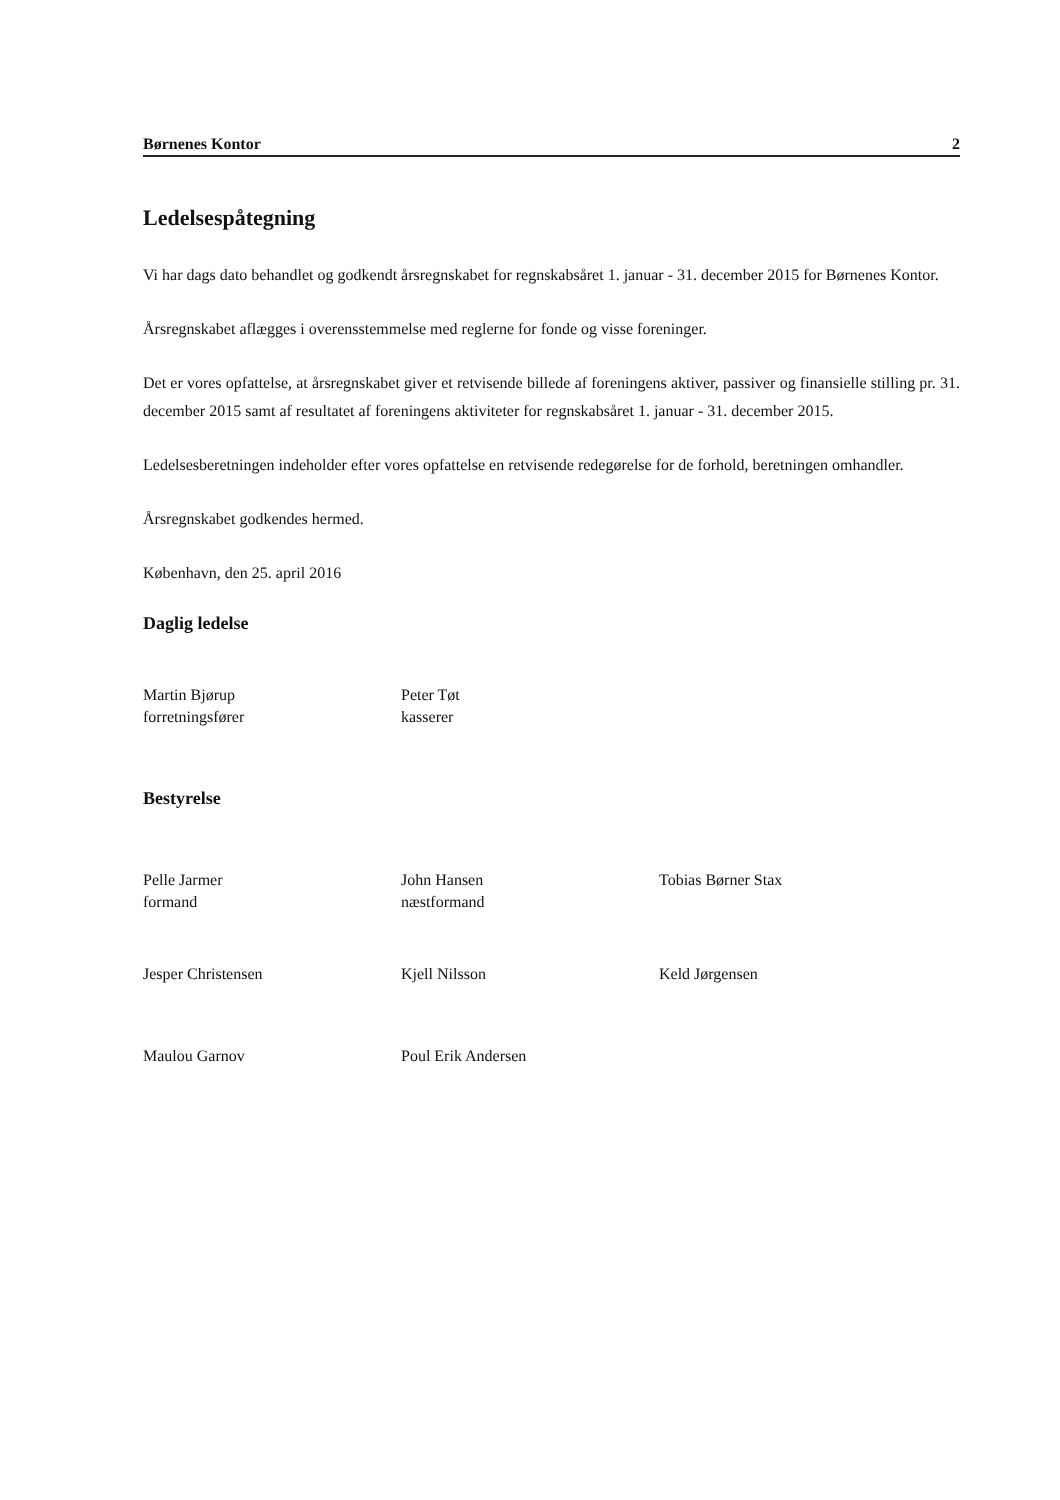Børnenes Kontor 2
Ledelsespåtegning
Vi har dags dato behandlet og godkendt årsregnskabet for regnskabsåret 1. januar - 31. december 2015 for Børnenes Kontor.
Årsregnskabet aflægges i overensstemmelse med reglerne for fonde og visse foreninger.
Det er vores opfattelse, at årsregnskabet giver et retvisende billede af foreningens aktiver, passiver og finansielle stilling pr. 31. december 2015 samt af resultatet af foreningens aktiviteter for regnskabsåret 1. januar - 31. december 2015.
Ledelsesberetningen indeholder efter vores opfattelse en retvisende redegørelse for de forhold, beretningen omhandler.
Årsregnskabet godkendes hermed.
København, den 25. april 2016
Daglig ledelse
Martin Bjørup
forretningsfører
Peter Tøt
kasserer
Bestyrelse
Pelle Jarmer
formand
John Hansen
næstformand
Tobias Børner Stax
Jesper Christensen Kjell Nilsson Keld Jørgensen
Maulou Garnov Poul Erik Andersen